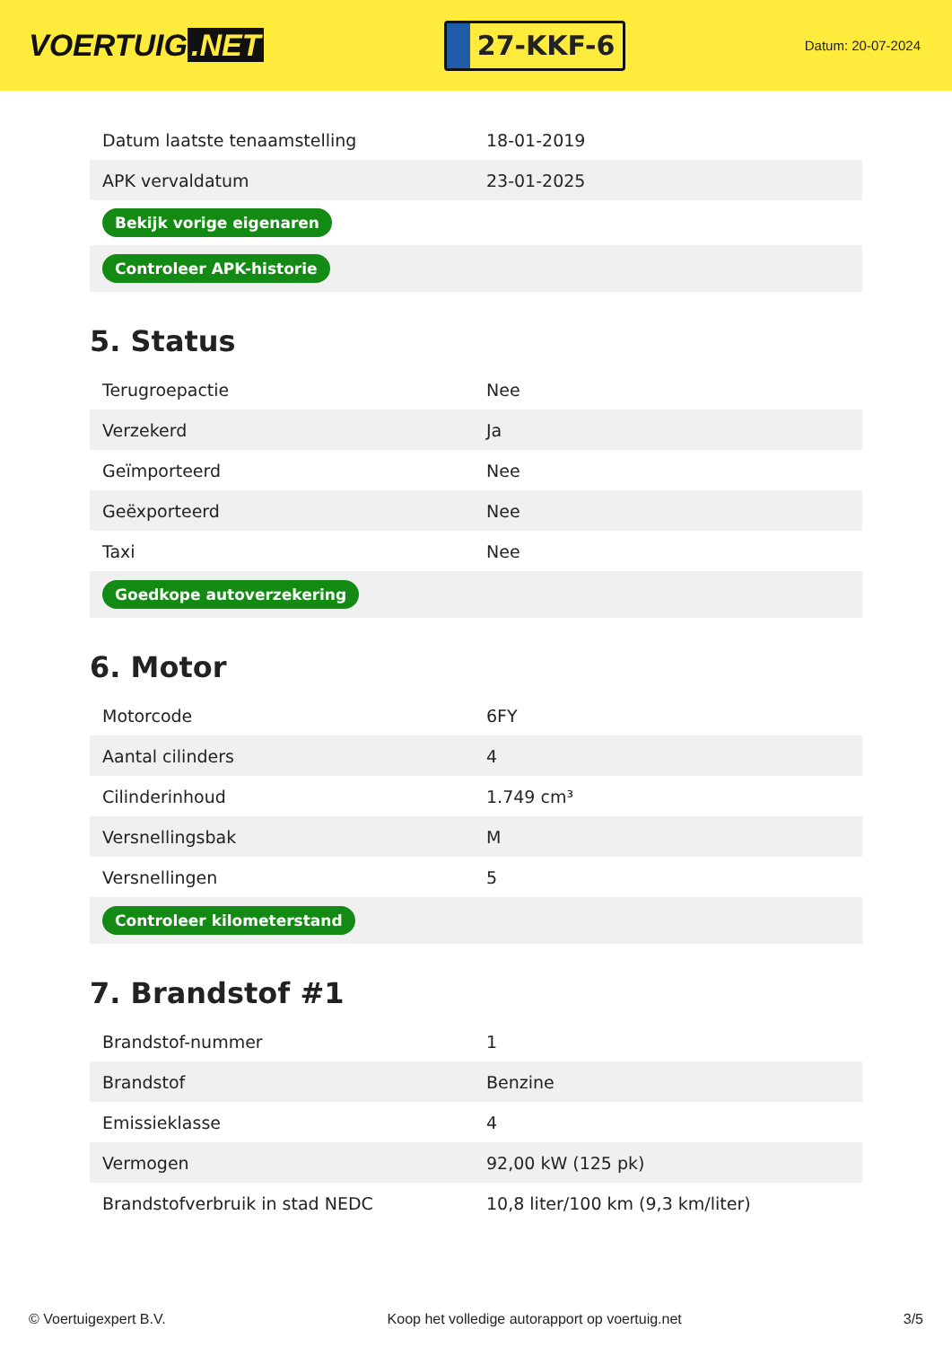VOERTUIG.NET
27-KKF-6
Datum: 20-07-2024
| Datum laatste tenaamstelling | 18-01-2019 |
| APK vervaldatum | 23-01-2025 |
| Bekijk vorige eigenaren | |
| Controleer APK-historie | |
5. Status
| Terugroepactie | Nee |
| Verzekerd | Ja |
| Geïmporteerd | Nee |
| Geëxporteerd | Nee |
| Taxi | Nee |
| Goedkope autoverzekering | |
6. Motor
| Motorcode | 6FY |
| Aantal cilinders | 4 |
| Cilinderinhoud | 1.749 cm³ |
| Versnellingsbak | M |
| Versnellingen | 5 |
| Controleer kilometerstand | |
7. Brandstof #1
| Brandstof-nummer | 1 |
| Brandstof | Benzine |
| Emissieklasse | 4 |
| Vermogen | 92,00 kW (125 pk) |
| Brandstofverbruik in stad NEDC | 10,8 liter/100 km (9,3 km/liter) |
© Voertuigexpert B.V. Koop het volledige autorapport op voertuig.net 3/5